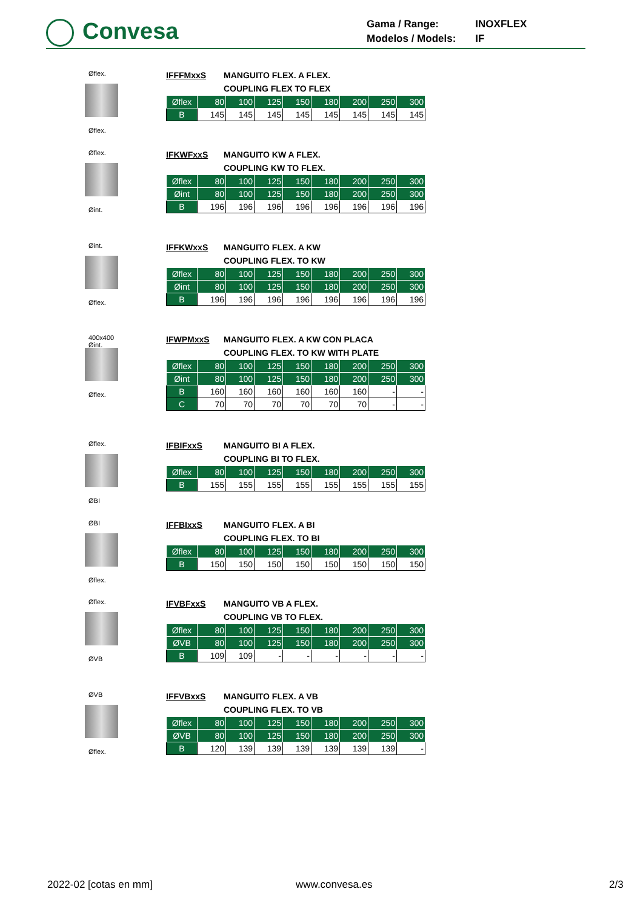Convesa
| Gama / Range: | INOXFLEX |
| Modelos / Models: | IF |
Øflex.
Øflex.
IFFFMxxS MANGUITO FLEX. A FLEX.
COUPLING FLEX TO FLEX
| Øflex | 80 | 100 | 125 | 150 | 180 | 200 | 250 | 300 |
| --- | --- | --- | --- | --- | --- | --- | --- | --- |
| B | 145 | 145 | 145 | 145 | 145 | 145 | 145 | 145 |
Øflex.
Øint.
IFKWFxxS MANGUITO KW A FLEX.
COUPLING KW TO FLEX.
| Øflex | 80 | 100 | 125 | 150 | 180 | 200 | 250 | 300 |
| --- | --- | --- | --- | --- | --- | --- | --- | --- |
| Øint | 80 | 100 | 125 | 150 | 180 | 200 | 250 | 300 |
| B | 196 | 196 | 196 | 196 | 196 | 196 | 196 | 196 |
Øint.
Øflex.
IFFKWxxS MANGUITO FLEX. A KW
COUPLING FLEX. TO KW
| Øflex | 80 | 100 | 125 | 150 | 180 | 200 | 250 | 300 |
| --- | --- | --- | --- | --- | --- | --- | --- | --- |
| Øint | 80 | 100 | 125 | 150 | 180 | 200 | 250 | 300 |
| B | 196 | 196 | 196 | 196 | 196 | 196 | 196 | 196 |
400x400 Øint.
Øflex.
IFWPMxxS MANGUITO FLEX. A KW CON PLACA
COUPLING FLEX. TO KW WITH PLATE
| Øflex | 80 | 100 | 125 | 150 | 180 | 200 | 250 | 300 |
| --- | --- | --- | --- | --- | --- | --- | --- | --- |
| Øint | 80 | 100 | 125 | 150 | 180 | 200 | 250 | 300 |
| B | 160 | 160 | 160 | 160 | 160 | 160 | - | - |
| C | 70 | 70 | 70 | 70 | 70 | 70 | - | - |
Øflex.
ØBI
IFBIFxxS MANGUITO BI A FLEX.
COUPLING BI TO FLEX.
| Øflex | 80 | 100 | 125 | 150 | 180 | 200 | 250 | 300 |
| --- | --- | --- | --- | --- | --- | --- | --- | --- |
| B | 155 | 155 | 155 | 155 | 155 | 155 | 155 | 155 |
ØBI
Øflex.
IFFBIxxS MANGUITO FLEX. A BI
COUPLING FLEX. TO BI
| Øflex | 80 | 100 | 125 | 150 | 180 | 200 | 250 | 300 |
| --- | --- | --- | --- | --- | --- | --- | --- | --- |
| B | 150 | 150 | 150 | 150 | 150 | 150 | 150 | 150 |
Øflex.
ØVB
IFVBFxxS MANGUITO VB A FLEX.
COUPLING VB TO FLEX.
| Øflex | 80 | 100 | 125 | 150 | 180 | 200 | 250 | 300 |
| --- | --- | --- | --- | --- | --- | --- | --- | --- |
| ØVB | 80 | 100 | 125 | 150 | 180 | 200 | 250 | 300 |
| B | 109 | 109 | - | - | - | - | - | - |
ØVB
Øflex.
IFFVBxxS MANGUITO FLEX. A VB
COUPLING FLEX. TO VB
| Øflex | 80 | 100 | 125 | 150 | 180 | 200 | 250 | 300 |
| --- | --- | --- | --- | --- | --- | --- | --- | --- |
| ØVB | 80 | 100 | 125 | 150 | 180 | 200 | 250 | 300 |
| B | 120 | 139 | 139 | 139 | 139 | 139 | 139 | - |
2022-02 [cotas en mm] www.convesa.es 2/3